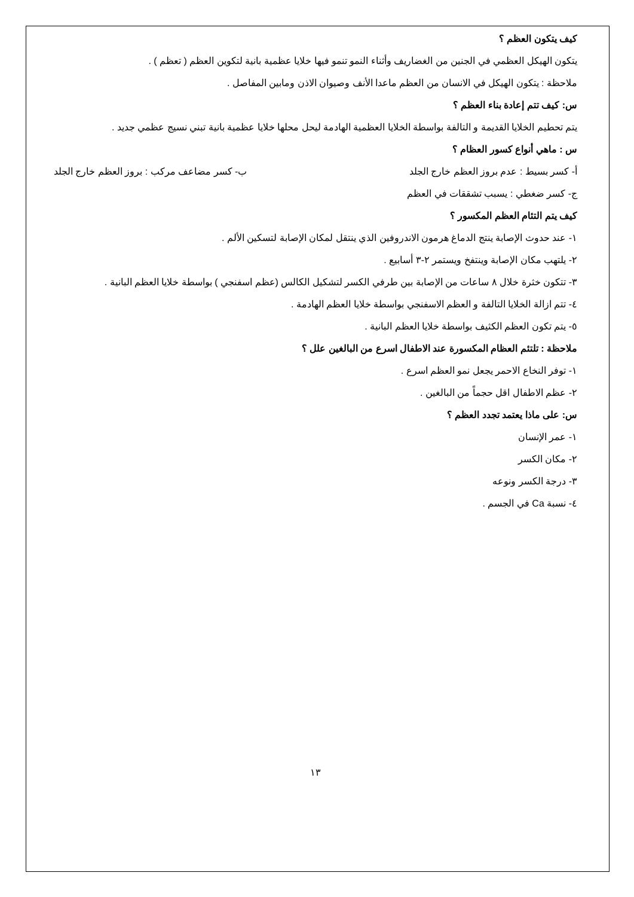كيف يتكون العظم ؟
يتكون الهيكل العظمي في الجنين من الغضاريف وأثناء النمو تنمو فيها خلايا عظمية بانية لتكوين العظم ( تعظم ) .
ملاحظة : يتكون الهيكل في الانسان من العظم ماعدا الأنف وصيوان الاذن ومابين المفاصل .
س: كيف تتم إعادة بناء العظم ؟
يتم تحطيم الخلايا القديمة و التالفة بواسطة الخلايا العظمية الهادمة ليحل محلها خلايا عظمية بانية تبني نسيج عظمي جديد .
س : ماهي أنواع كسور العظام ؟
أ- كسر بسيط : عدم بروز العظم خارج الجلد ب- كسر مضاعف مركب : بروز العظم خارج الجلد
ج- كسر ضغطي : يسبب تشققات في العظم
كيف يتم التئام العظم المكسور ؟
١- عند حدوث الإصابة ينتج الدماغ هرمون الاندروفين الذي ينتقل لمكان الإصابة لتسكين الألم .
٢- يلتهب مكان الإصابة وينتفخ ويستمر ٢-٣ أسابيع .
٣- تتكون خثرة خلال ٨ ساعات من الإصابة بين طرفي الكسر لتشكيل الكالس (عظم اسفنجي ) بواسطة خلايا العظم البانية .
٤- تتم ازالة الخلايا التالفة و العظم الاسفنجي بواسطة خلايا العظم الهادمة .
٥- يتم تكون العظم الكثيف بواسطة خلايا العظم البانية .
ملاحظة : تلتئم العظام المكسورة عند الاطفال اسرع من البالغين علل ؟
١- توفر النخاع الاحمر يجعل نمو العظم اسرع .
٢- عظم الاطفال اقل حجماً من البالغين .
س: على ماذا يعتمد تجدد العظم ؟
١- عمر الإنسان
٢- مكان الكسر
٣- درجة الكسر ونوعه
٤- نسبة Ca في الجسم .
١٣